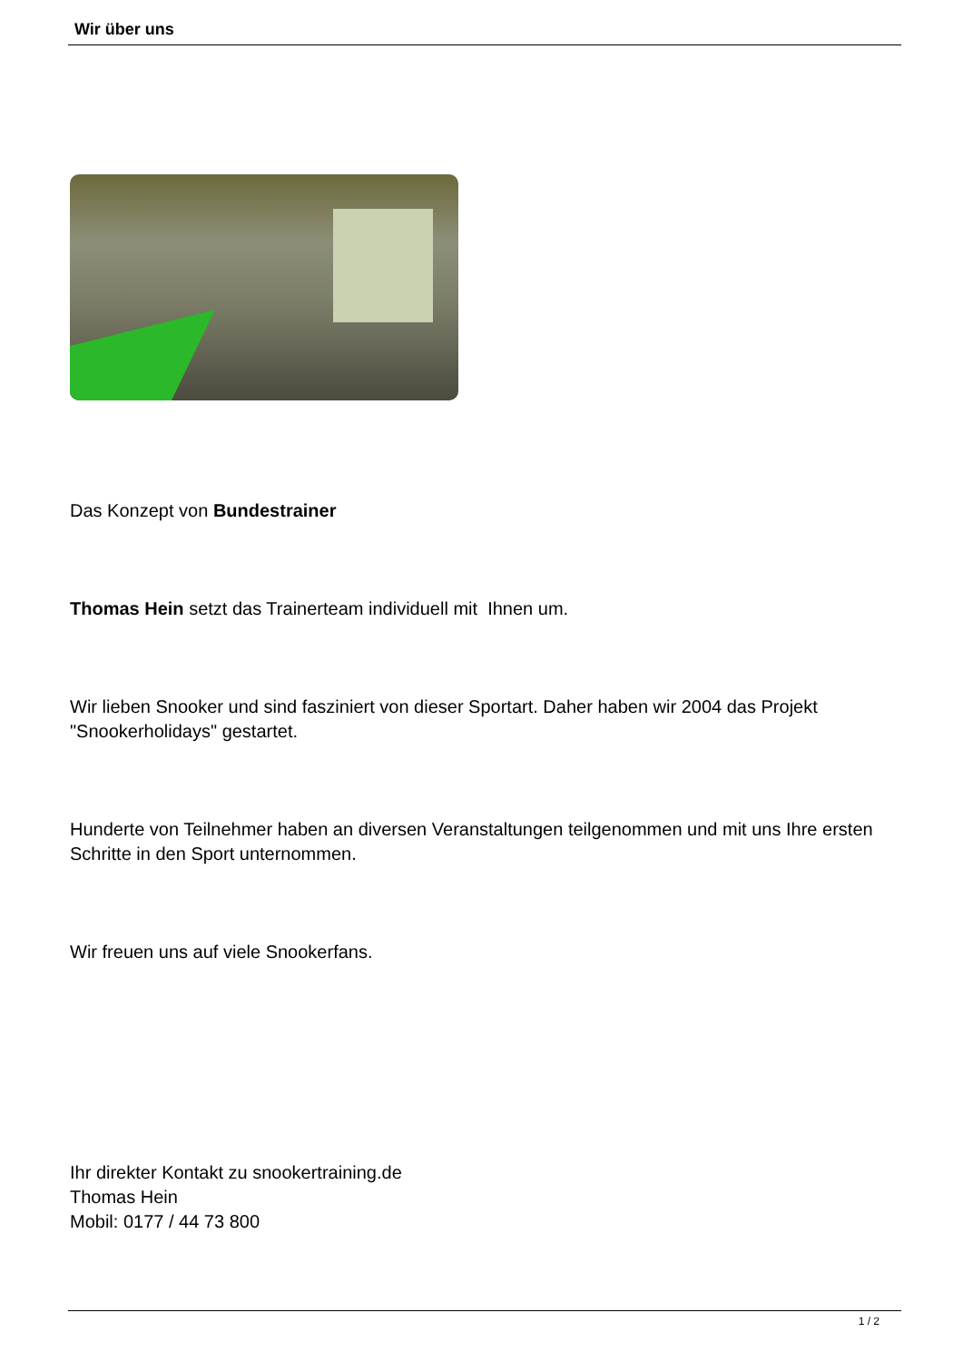Wir über uns
Das Konzept von Bundestrainer
Thomas Hein setzt das Trainerteam individuell mit Ihnen um.
Wir lieben Snooker und sind fasziniert von dieser Sportart. Daher haben wir 2004 das Projekt "Snookerholidays" gestartet.
Hunderte von Teilnehmer haben an diversen Veranstaltungen teilgenommen und mit uns Ihre ersten Schritte in den Sport unternommen.
Wir freuen uns auf viele Snookerfans.
Ihr direkter Kontakt zu snookertraining.de
Thomas Hein
Mobil: 0177 / 44 73 800
1 / 2